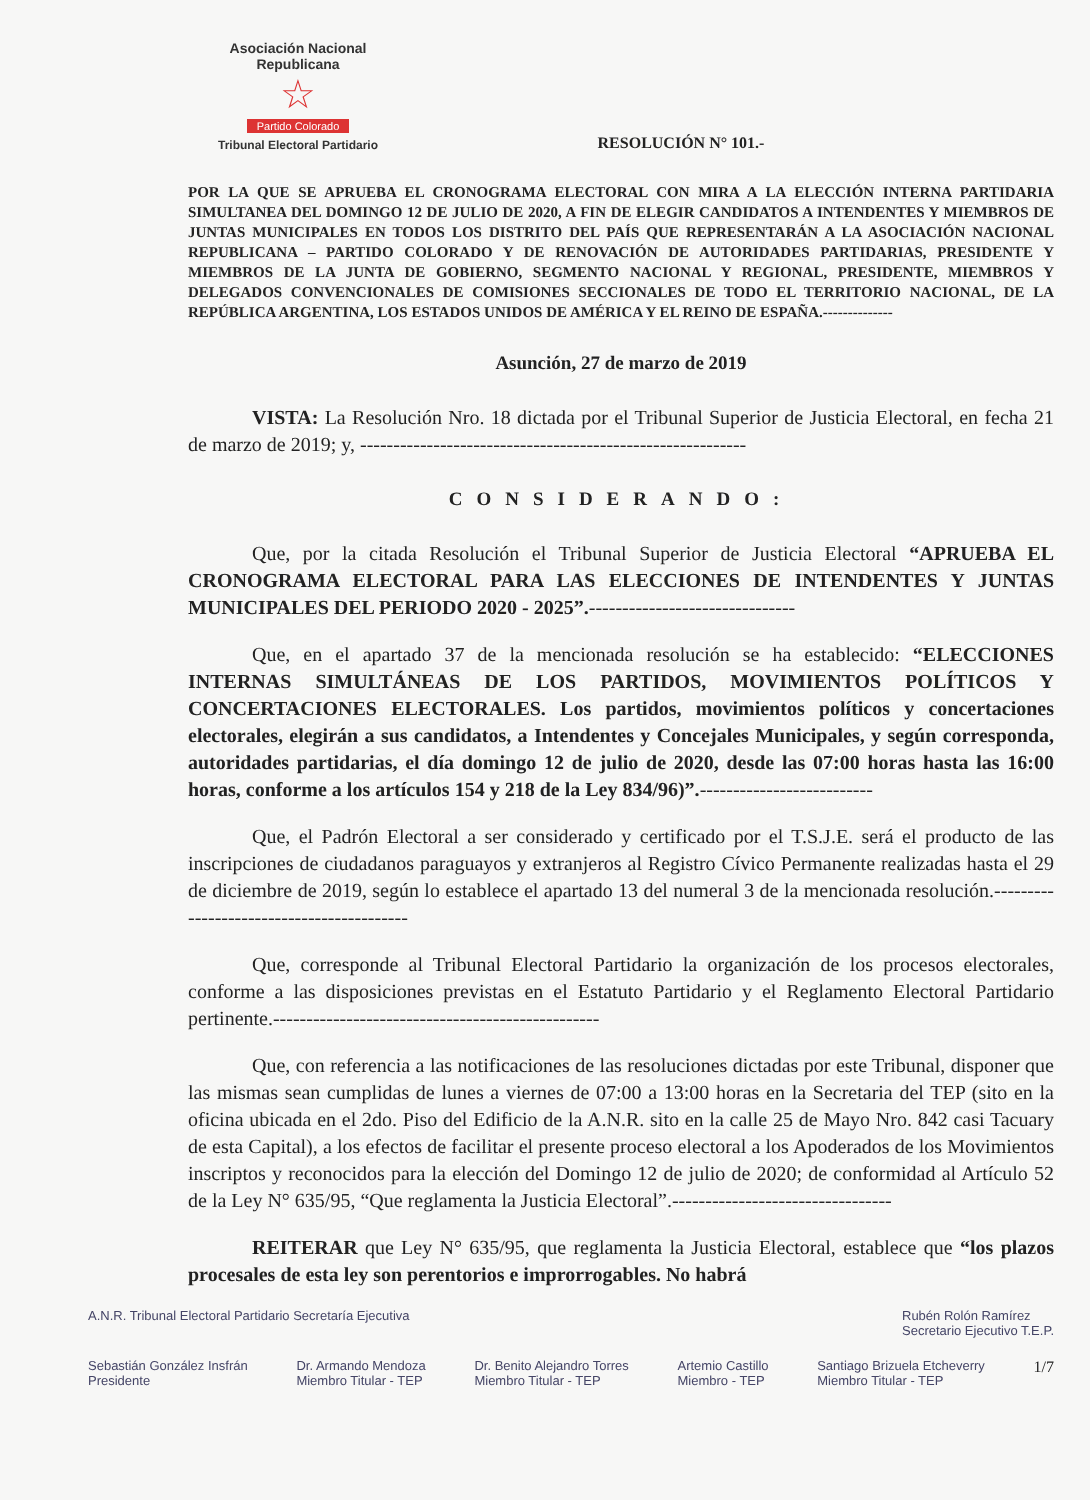Asociación Nacional Republicana
☆
Partido Colorado
Tribunal Electoral Partidario
RESOLUCIÓN N° 101.-
POR LA QUE SE APRUEBA EL CRONOGRAMA ELECTORAL CON MIRA A LA ELECCIÓN INTERNA PARTIDARIA SIMULTANEA DEL DOMINGO 12 DE JULIO DE 2020, A FIN DE ELEGIR CANDIDATOS A INTENDENTES Y MIEMBROS DE JUNTAS MUNICIPALES EN TODOS LOS DISTRITO DEL PAÍS QUE REPRESENTARÁN A LA ASOCIACIÓN NACIONAL REPUBLICANA – PARTIDO COLORADO Y DE RENOVACIÓN DE AUTORIDADES PARTIDARIAS, PRESIDENTE Y MIEMBROS DE LA JUNTA DE GOBIERNO, SEGMENTO NACIONAL Y REGIONAL, PRESIDENTE, MIEMBROS Y DELEGADOS CONVENCIONALES DE COMISIONES SECCIONALES DE TODO EL TERRITORIO NACIONAL, DE LA REPÚBLICA ARGENTINA, LOS ESTADOS UNIDOS DE AMÉRICA Y EL REINO DE ESPAÑA.--------------
Asunción, 27 de marzo de 2019
VISTA: La Resolución Nro. 18 dictada por el Tribunal Superior de Justicia Electoral, en fecha 21 de marzo de 2019; y, ----------------------------------------------------------
CONSIDERANDO:
Que, por la citada Resolución el Tribunal Superior de Justicia Electoral “APRUEBA EL CRONOGRAMA ELECTORAL PARA LAS ELECCIONES DE INTENDENTES Y JUNTAS MUNICIPALES DEL PERIODO 2020 - 2025”.-------------------------------
Que, en el apartado 37 de la mencionada resolución se ha establecido: “ELECCIONES INTERNAS SIMULTÁNEAS DE LOS PARTIDOS, MOVIMIENTOS POLÍTICOS Y CONCERTACIONES ELECTORALES. Los partidos, movimientos políticos y concertaciones electorales, elegirán a sus candidatos, a Intendentes y Concejales Municipales, y según corresponda, autoridades partidarias, el día domingo 12 de julio de 2020, desde las 07:00 horas hasta las 16:00 horas, conforme a los artículos 154 y 218 de la Ley 834/96)”.--------------------------
Que, el Padrón Electoral a ser considerado y certificado por el T.S.J.E. será el producto de las inscripciones de ciudadanos paraguayos y extranjeros al Registro Cívico Permanente realizadas hasta el 29 de diciembre de 2019, según lo establece el apartado 13 del numeral 3 de la mencionada resolución.------------------------------------------
Que, corresponde al Tribunal Electoral Partidario la organización de los procesos electorales, conforme a las disposiciones previstas en el Estatuto Partidario y el Reglamento Electoral Partidario pertinente.-------------------------------------------------
Que, con referencia a las notificaciones de las resoluciones dictadas por este Tribunal, disponer que las mismas sean cumplidas de lunes a viernes de 07:00 a 13:00 horas en la Secretaria del TEP (sito en la oficina ubicada en el 2do. Piso del Edificio de la A.N.R. sito en la calle 25 de Mayo Nro. 842 casi Tacuary de esta Capital), a los efectos de facilitar el presente proceso electoral a los Apoderados de los Movimientos inscriptos y reconocidos para la elección del Domingo 12 de julio de 2020; de conformidad al Artículo 52 de la Ley N° 635/95, “Que reglamenta la Justicia Electoral”.---------------------------------
REITERAR que Ley N° 635/95, que reglamenta la Justicia Electoral, establece que “los plazos procesales de esta ley son perentorios e improrrogables. No habrá
A.N.R. Tribunal Electoral Partidario Secretaría Ejecutiva Rubén Rolón Ramírez
Secretario Ejecutivo T.E.P.
Sebastián González Insfrán
Presidente Dr. Armando Mendoza
Miembro Titular - TEP Dr. Benito Alejandro Torres
Miembro Titular - TEP Artemio Castillo
Miembro - TEP Santiago Brizuela Etcheverry
Miembro Titular - TEP 1/7